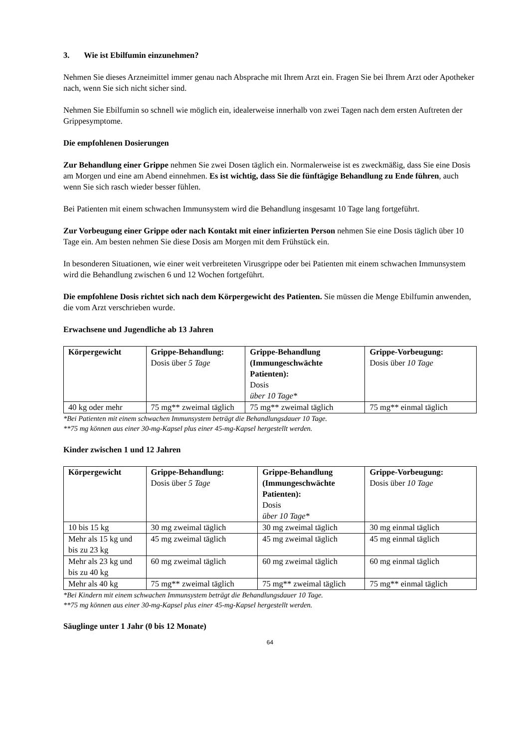3. Wie ist Ebilfumin einzunehmen?
Nehmen Sie dieses Arzneimittel immer genau nach Absprache mit Ihrem Arzt ein. Fragen Sie bei Ihrem Arzt oder Apotheker nach, wenn Sie sich nicht sicher sind.
Nehmen Sie Ebilfumin so schnell wie möglich ein, idealerweise innerhalb von zwei Tagen nach dem ersten Auftreten der Grippesymptome.
Die empfohlenen Dosierungen
Zur Behandlung einer Grippe nehmen Sie zwei Dosen täglich ein. Normalerweise ist es zweckmäßig, dass Sie eine Dosis am Morgen und eine am Abend einnehmen. Es ist wichtig, dass Sie die fünftägige Behandlung zu Ende führen, auch wenn Sie sich rasch wieder besser fühlen.
Bei Patienten mit einem schwachen Immunsystem wird die Behandlung insgesamt 10 Tage lang fortgeführt.
Zur Vorbeugung einer Grippe oder nach Kontakt mit einer infizierten Person nehmen Sie eine Dosis täglich über 10 Tage ein. Am besten nehmen Sie diese Dosis am Morgen mit dem Frühstück ein.
In besonderen Situationen, wie einer weit verbreiteten Virusgrippe oder bei Patienten mit einem schwachen Immunsystem wird die Behandlung zwischen 6 und 12 Wochen fortgeführt.
Die empfohlene Dosis richtet sich nach dem Körpergewicht des Patienten. Sie müssen die Menge Ebilfumin anwenden, die vom Arzt verschrieben wurde.
Erwachsene und Jugendliche ab 13 Jahren
| Körpergewicht | Grippe-Behandlung: Dosis über 5 Tage | Grippe-Behandlung (Immungeschwächte Patienten): Dosis über 10 Tage* | Grippe-Vorbeugung: Dosis über 10 Tage |
| --- | --- | --- | --- |
| 40 kg oder mehr | 75 mg** zweimal täglich | 75 mg** zweimal täglich | 75 mg** einmal täglich |
*Bei Patienten mit einem schwachen Immunsystem beträgt die Behandlungsdauer 10 Tage.
**75 mg können aus einer 30-mg-Kapsel plus einer 45-mg-Kapsel hergestellt werden.
Kinder zwischen 1 und 12 Jahren
| Körpergewicht | Grippe-Behandlung: Dosis über 5 Tage | Grippe-Behandlung (Immungeschwächte Patienten): Dosis über 10 Tage* | Grippe-Vorbeugung: Dosis über 10 Tage |
| --- | --- | --- | --- |
| 10 bis 15 kg | 30 mg zweimal täglich | 30 mg zweimal täglich | 30 mg einmal täglich |
| Mehr als 15 kg und bis zu 23 kg | 45 mg zweimal täglich | 45 mg zweimal täglich | 45 mg einmal täglich |
| Mehr als 23 kg und bis zu 40 kg | 60 mg zweimal täglich | 60 mg zweimal täglich | 60 mg einmal täglich |
| Mehr als 40 kg | 75 mg** zweimal täglich | 75 mg** zweimal täglich | 75 mg** einmal täglich |
*Bei Kindern mit einem schwachen Immunsystem beträgt die Behandlungsdauer 10 Tage.
**75 mg können aus einer 30-mg-Kapsel plus einer 45-mg-Kapsel hergestellt werden.
Säuglinge unter 1 Jahr (0 bis 12 Monate)
64